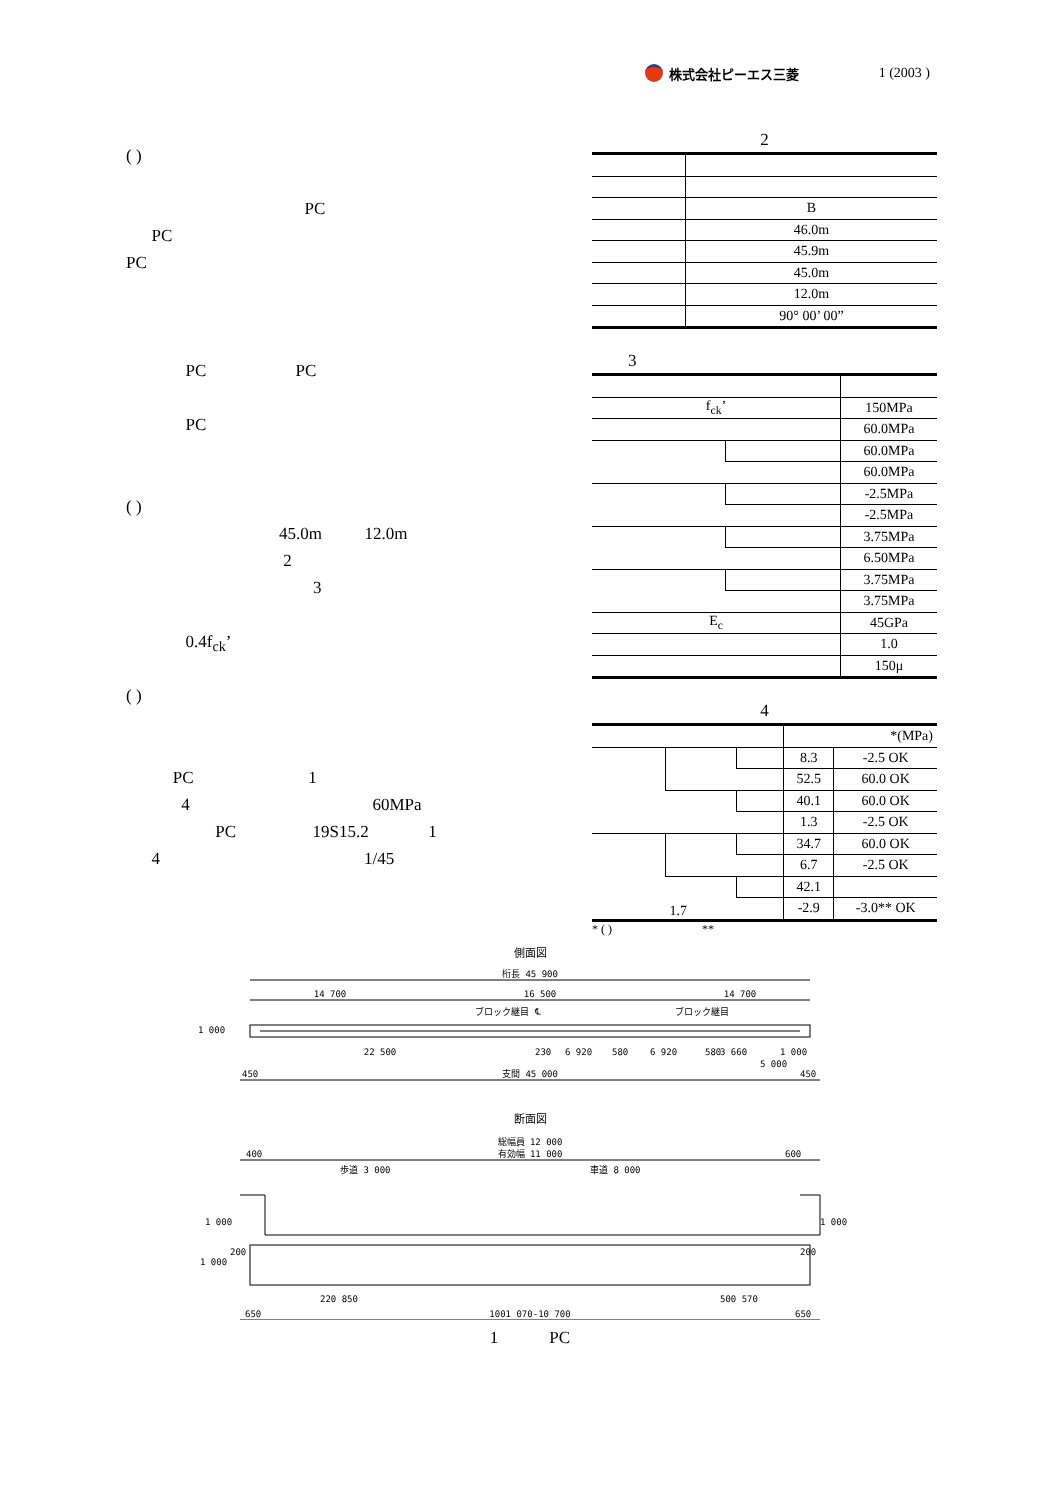株式会社ピーエス三菱 1 (2003 )
( )
PC
PC
PC
PC PC
PC
( )
45.0m 12.0m
2
3
0.4f<sub>ck</sub>’
( )
PC 1
4 60MPa
PC 19S15.2 1
4 1/45
2
| | B |
| | 46.0m |
| | 45.9m |
| | 45.0m |
| | 12.0m |
| | 90° 00’ 00” |
3
| f<sub>ck</sub>’ | | 150MPa |
| | | 60.0MPa |
| | | 60.0MPa |
| | | 60.0MPa |
| | | -2.5MPa |
| | | -2.5MPa |
| | | 3.75MPa |
| | | 6.50MPa |
| | | 3.75MPa |
| | | 3.75MPa |
| E<sub>c</sub> | | 45GPa |
| | | 1.0 |
| | | 150μ |
4
| | | | *(MPa) | |
| --- | --- | --- | --- | --- |
| | | | 8.3 | -2.5 OK |
| | | | 52.5 | 60.0 OK |
| | | | 40.1 | 60.0 OK |
| | | | 1.3 | -2.5 OK |
| | | | 34.7 | 60.0 OK |
| | | | 6.7 | -2.5 OK |
| | 1.7 | | 42.1 | |
| | | | -2.9 | -3.0** OK |
* ( ) **
側面図
桁長 45 900
14 700
16 500
14 700
ブロック継目
℄
ブロック継目
1 000
22 500
230
6 920
580
6 920
580
3 660
1 000
5 000
450
支間 45 000
450
断面図
総幅員 12 000
400
有効幅 11 000
600
歩道 3 000
車道 8 000
1 000
1 000
1 000
200
200
220 850
500 570
650
1001 070-10 700
650
1 PC